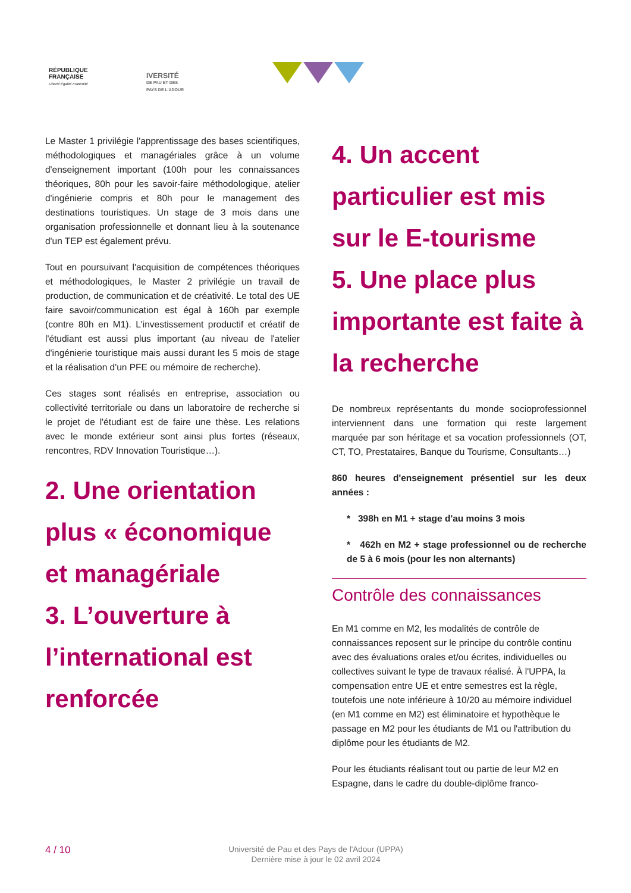RÉPUBLIQUE
FRANÇAISE
Liberté Égalité Fraternité
IVERSITÉ
DE PAU ET DES
PAYS DE L'ADOUR
Le Master 1 privilégie l'apprentissage des bases scientifiques, méthodologiques et managériales grâce à un volume d'enseignement important (100h pour les connaissances théoriques, 80h pour les savoir-faire méthodologique, atelier d'ingénierie compris et 80h pour le management des destinations touristiques. Un stage de 3 mois dans une organisation professionnelle et donnant lieu à la soutenance d'un TEP est également prévu.
Tout en poursuivant l'acquisition de compétences théoriques et méthodologiques, le Master 2 privilégie un travail de production, de communication et de créativité. Le total des UE faire savoir/communication est égal à 160h par exemple (contre 80h en M1). L'investissement productif et créatif de l'étudiant est aussi plus important (au niveau de l'atelier d'ingénierie touristique mais aussi durant les 5 mois de stage et la réalisation d'un PFE ou mémoire de recherche).
Ces stages sont réalisés en entreprise, association ou collectivité territoriale ou dans un laboratoire de recherche si le projet de l'étudiant est de faire une thèse. Les relations avec le monde extérieur sont ainsi plus fortes (réseaux, rencontres, RDV Innovation Touristique…).
2. Une orientation plus « économique et managériale
3. L’ouverture à l’international est renforcée
4. Un accent particulier est mis sur le E-tourisme
5. Une place plus importante est faite à la recherche
De nombreux représentants du monde socioprofessionnel interviennent dans une formation qui reste largement marquée par son héritage et sa vocation professionnels (OT, CT, TO, Prestataires, Banque du Tourisme, Consultants…)
860 heures d'enseignement présentiel sur les deux années :
* 398h en M1 + stage d'au moins 3 mois
* 462h en M2 + stage professionnel ou de recherche de 5 à 6 mois (pour les non alternants)
Contrôle des connaissances
En M1 comme en M2, les modalités de contrôle de connaissances reposent sur le principe du contrôle continu avec des évaluations orales et/ou écrites, individuelles ou collectives suivant le type de travaux réalisé. À l'UPPA, la compensation entre UE et entre semestres est la règle, toutefois une note inférieure à 10/20 au mémoire individuel (en M1 comme en M2) est éliminatoire et hypothèque le passage en M2 pour les étudiants de M1 ou l'attribution du diplôme pour les étudiants de M2.
Pour les étudiants réalisant tout ou partie de leur M2 en Espagne, dans le cadre du double-diplôme franco-
4 / 10
Université de Pau et des Pays de l'Adour (UPPA)
Dernière mise à jour le 02 avril 2024